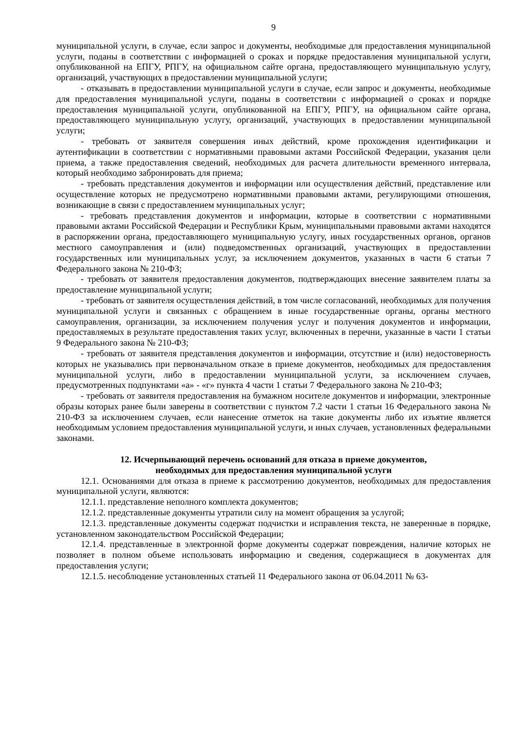9
муниципальной услуги, в случае, если запрос и документы, необходимые для предоставления муниципальной услуги, поданы в соответствии с информацией о сроках и порядке предоставления муниципальной услуги, опубликованной на ЕПГУ, РПГУ, на официальном сайте органа, предоставляющего муниципальную услугу, организаций, участвующих в предоставлении муниципальной услуги;
- отказывать в предоставлении муниципальной услуги в случае, если запрос и документы, необходимые для предоставления муниципальной услуги, поданы в соответствии с информацией о сроках и порядке предоставления муниципальной услуги, опубликованной на ЕПГУ, РПГУ, на официальном сайте органа, предоставляющего муниципальную услугу, организаций, участвующих в предоставлении муниципальной услуги;
- требовать от заявителя совершения иных действий, кроме прохождения идентификации и аутентификации в соответствии с нормативными правовыми актами Российской Федерации, указания цели приема, а также предоставления сведений, необходимых для расчета длительности временного интервала, который необходимо забронировать для приема;
- требовать представления документов и информации или осуществления действий, представление или осуществление которых не предусмотрено нормативными правовыми актами, регулирующими отношения, возникающие в связи с предоставлением муниципальных услуг;
- требовать представления документов и информации, которые в соответствии с нормативными правовыми актами Российской Федерации и Республики Крым, муниципальными правовыми актами находятся в распоряжении органа, предоставляющего муниципальную услугу, иных государственных органов, органов местного самоуправления и (или) подведомственных организаций, участвующих в предоставлении государственных или муниципальных услуг, за исключением документов, указанных в части 6 статьи 7 Федерального закона № 210-ФЗ;
- требовать от заявителя предоставления документов, подтверждающих внесение заявителем платы за предоставление муниципальной услуги;
- требовать от заявителя осуществления действий, в том числе согласований, необходимых для получения муниципальной услуги и связанных с обращением в иные государственные органы, органы местного самоуправления, организации, за исключением получения услуг и получения документов и информации, предоставляемых в результате предоставления таких услуг, включенных в перечни, указанные в части 1 статьи 9 Федерального закона № 210-ФЗ;
- требовать от заявителя представления документов и информации, отсутствие и (или) недостоверность которых не указывались при первоначальном отказе в приеме документов, необходимых для предоставления муниципальной услуги, либо в предоставлении муниципальной услуги, за исключением случаев, предусмотренных подпунктами «а» - «г» пункта 4 части 1 статьи 7 Федерального закона № 210-ФЗ;
- требовать от заявителя предоставления на бумажном носителе документов и информации, электронные образы которых ранее были заверены в соответствии с пунктом 7.2 части 1 статьи 16 Федерального закона № 210-ФЗ за исключением случаев, если нанесение отметок на такие документы либо их изъятие является необходимым условием предоставления муниципальной услуги, и иных случаев, установленных федеральными законами.
12. Исчерпывающий перечень оснований для отказа в приеме документов,
необходимых для предоставления муниципальной услуги
12.1. Основаниями для отказа в приеме к рассмотрению документов, необходимых для предоставления муниципальной услуги, являются:
12.1.1. представление неполного комплекта документов;
12.1.2. представленные документы утратили силу на момент обращения за услугой;
12.1.3. представленные документы содержат подчистки и исправления текста, не заверенные в порядке, установленном законодательством Российской Федерации;
12.1.4. представленные в электронной форме документы содержат повреждения, наличие которых не позволяет в полном объеме использовать информацию и сведения, содержащиеся в документах для предоставления услуги;
12.1.5. несоблюдение установленных статьей 11 Федерального закона от 06.04.2011 № 63-